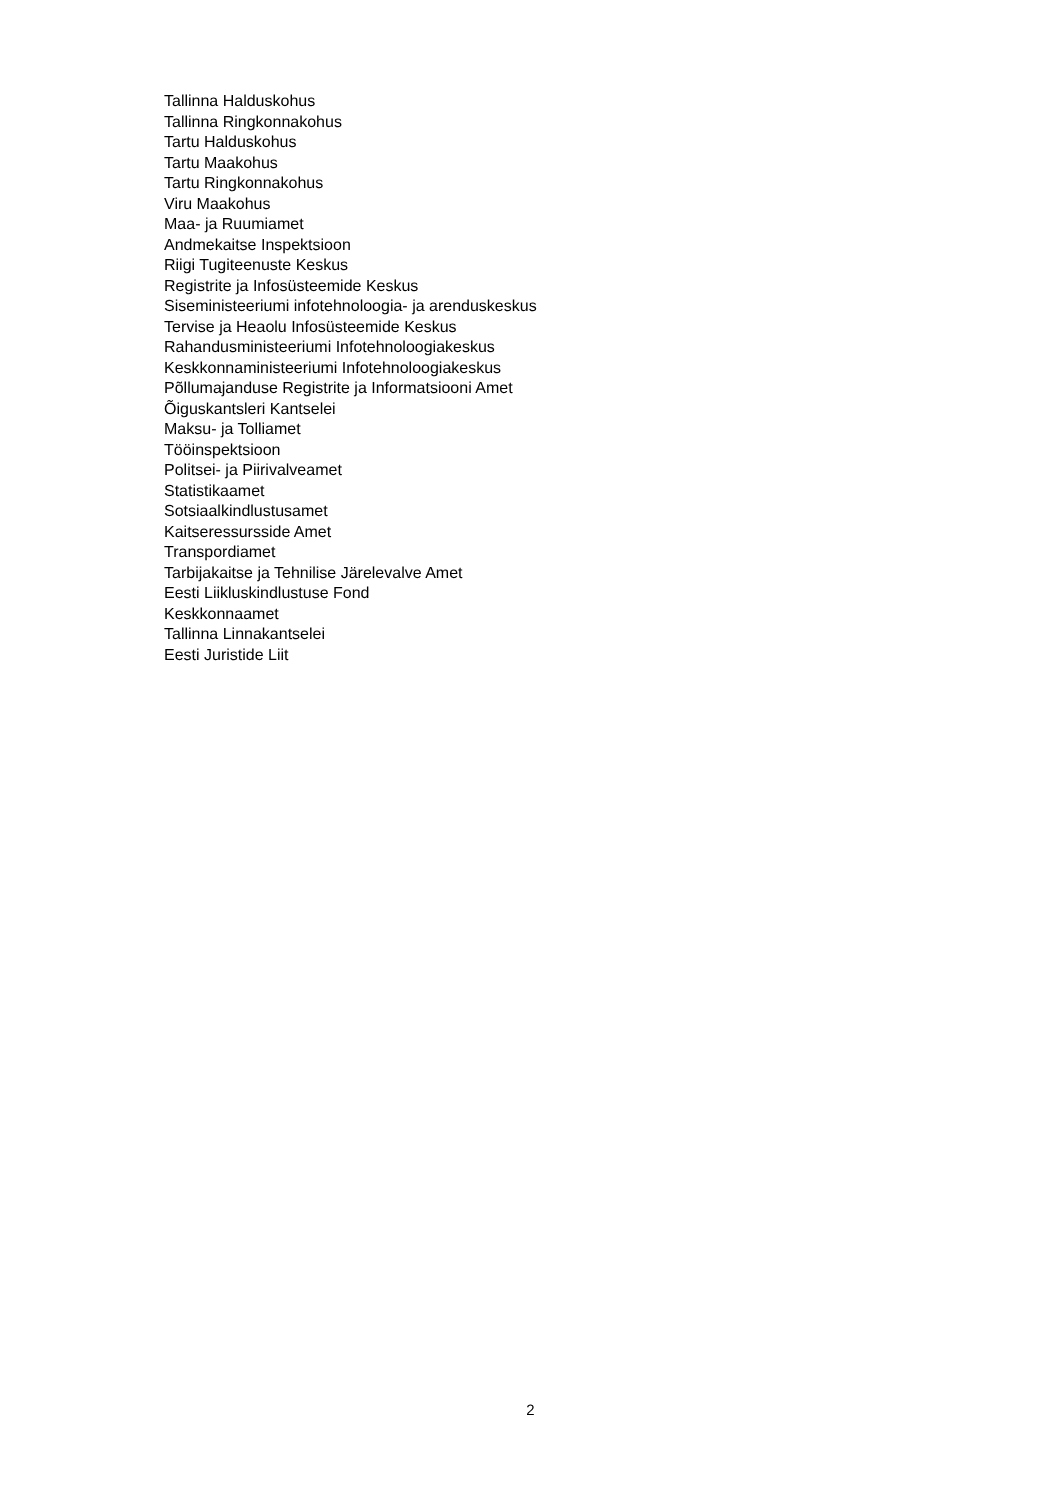Tallinna Halduskohus
Tallinna Ringkonnakohus
Tartu Halduskohus
Tartu Maakohus
Tartu Ringkonnakohus
Viru Maakohus
Maa- ja Ruumiamet
Andmekaitse Inspektsioon
Riigi Tugiteenuste Keskus
Registrite ja Infosüsteemide Keskus
Siseministeeriumi infotehnoloogia- ja arenduskeskus
Tervise ja Heaolu Infosüsteemide Keskus
Rahandusministeeriumi Infotehnoloogiakeskus
Keskkonnaministeeriumi Infotehnoloogiakeskus
Põllumajanduse Registrite ja Informatsiooni Amet
Õiguskantsleri Kantselei
Maksu- ja Tolliamet
Tööinspektsioon
Politsei- ja Piirivalveamet
Statistikaamet
Sotsiaalkindlustusamet
Kaitseressursside Amet
Transpordiamet
Tarbijakaitse ja Tehnilise Järelevalve Amet
Eesti Liikluskindlustuse Fond
Keskkonnaamet
Tallinna Linnakantselei
Eesti Juristide Liit
2